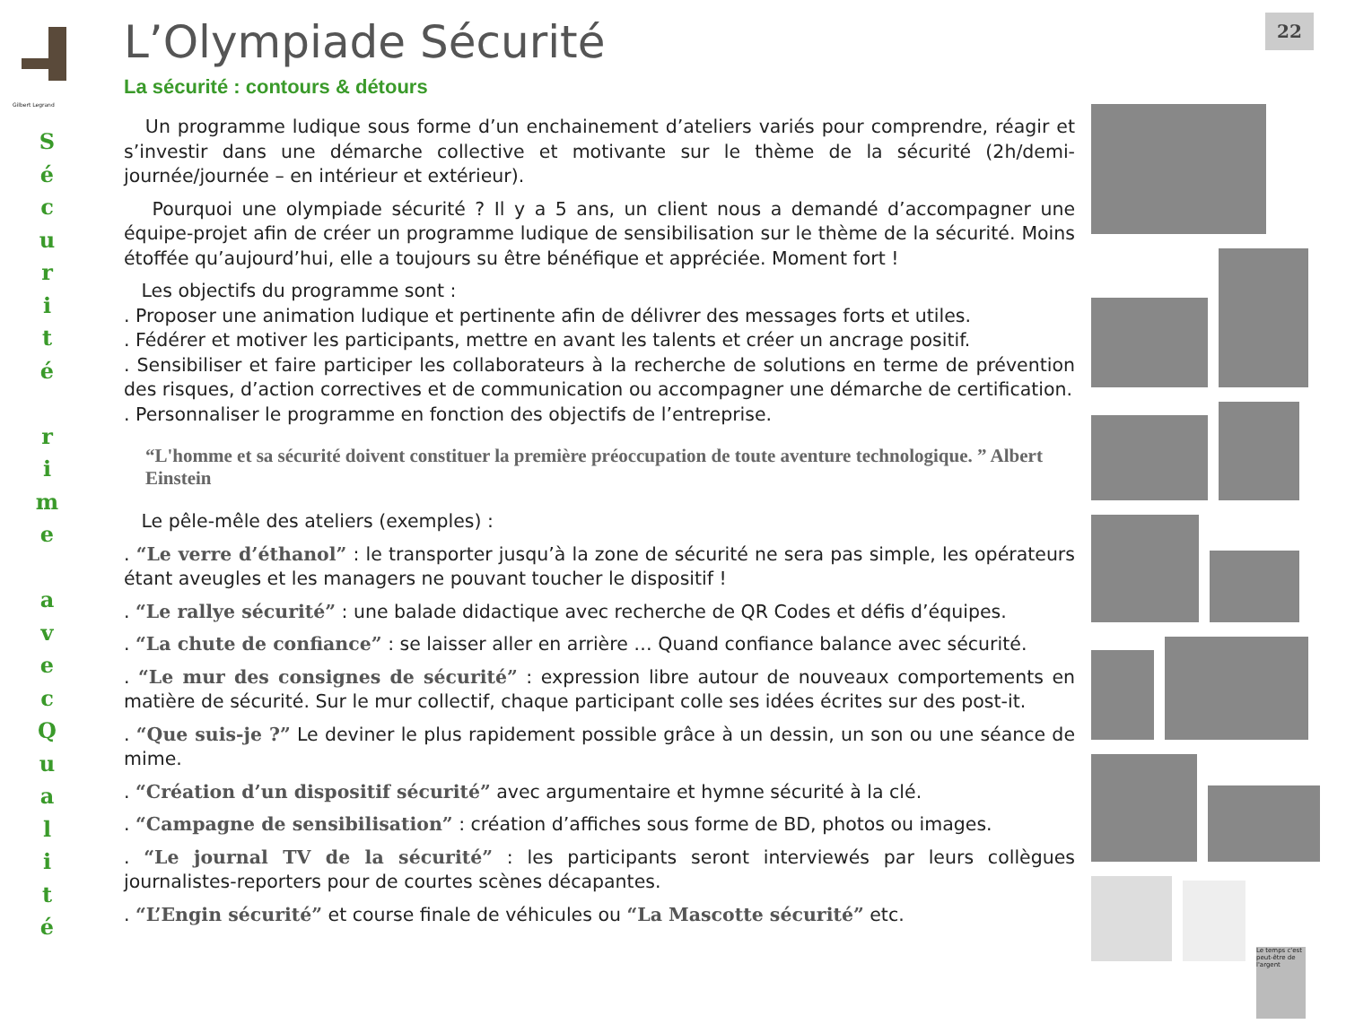22
Gilbert Legrand
S
é
c
u
r
i
t
é
r
i
m
e
a
v
e
c
Q
u
a
l
i
t
é
L’Olympiade Sécurité
La sécurité : contours & détours
Un programme ludique sous forme d’un enchainement d’ateliers variés pour comprendre, réagir et s’investir dans une démarche collective et motivante sur le thème de la sécurité (2h/demi-journée/journée – en intérieur et extérieur).
Pourquoi une olympiade sécurité ? Il y a 5 ans, un client nous a demandé d’accompagner une équipe-projet afin de créer un programme ludique de sensibilisation sur le thème de la sécurité. Moins étoffée qu’aujourd’hui, elle a toujours su être bénéfique et appréciée. Moment fort !
Les objectifs du programme sont :
. Proposer une animation ludique et pertinente afin de délivrer des messages forts et utiles.
. Fédérer et motiver les participants, mettre en avant les talents et créer un ancrage positif.
. Sensibiliser et faire participer les collaborateurs à la recherche de solutions en terme de prévention des risques, d’action correctives et de communication ou accompagner une démarche de certification.
. Personnaliser le programme en fonction des objectifs de l’entreprise.
“L'homme et sa sécurité doivent constituer la première préoccupation de toute aventure technologique. ” Albert Einstein
Le pêle-mêle des ateliers (exemples) :
. “Le verre d’éthanol” : le transporter jusqu’à la zone de sécurité ne sera pas simple, les opérateurs étant aveugles et les managers ne pouvant toucher le dispositif !
. “Le rallye sécurité” : une balade didactique avec recherche de QR Codes et défis d’équipes.
. “La chute de confiance” : se laisser aller en arrière … Quand confiance balance avec sécurité.
. “Le mur des consignes de sécurité” : expression libre autour de nouveaux comportements en matière de sécurité. Sur le mur collectif, chaque participant colle ses idées écrites sur des post-it.
. “Que suis-je ?” Le deviner le plus rapidement possible grâce à un dessin, un son ou une séance de mime.
. “Création d’un dispositif sécurité” avec argumentaire et hymne sécurité à la clé.
. “Campagne de sensibilisation” : création d’affiches sous forme de BD, photos ou images.
. “Le journal TV de la sécurité” : les participants seront interviewés par leurs collègues journalistes-reporters pour de courtes scènes décapantes.
. “L’Engin sécurité” et course finale de véhicules ou “La Mascotte sécurité” etc.
Le temps c'est peut-être de l'argent